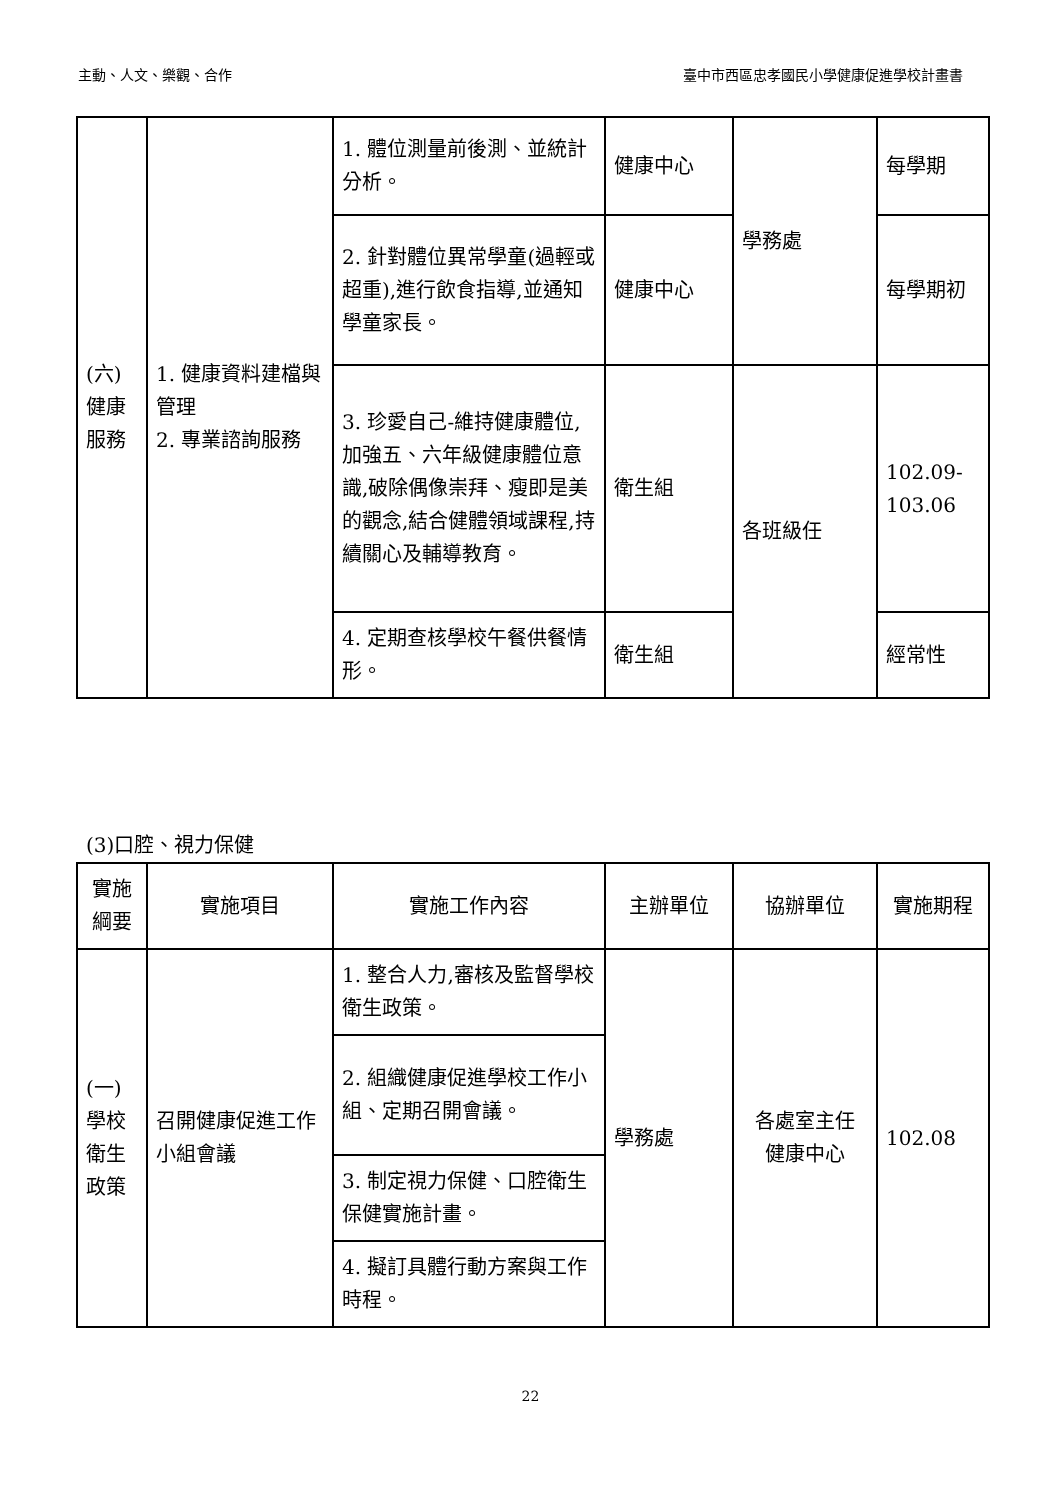主動、人文、樂觀、合作 臺中市西區忠孝國民小學健康促進學校計畫書
| (六) 健康 服務 | 1. 健康資料建檔與管理 2. 專業諮詢服務 | 1. 體位測量前後測、並統計分析。 | 健康中心 | 學務處 | 每學期 |
| | | 2. 針對體位異常學童(過輕或超重),進行飲食指導,並通知學童家長。 | 健康中心 | | 每學期初 |
| | | 3. 珍愛自己-維持健康體位,加強五、六年級健康體位意識,破除偶像崇拜、瘦即是美的觀念,結合健體領域課程,持續關心及輔導教育。 | 衛生組 | 各班級任 | 102.09-103.06 |
| | | 4. 定期查核學校午餐供餐情形。 | 衛生組 | | 經常性 |
(3)口腔、視力保健
| 實施綱要 | 實施項目 | 實施工作內容 | 主辦單位 | 協辦單位 | 實施期程 |
| --- | --- | --- | --- | --- | --- |
| (一) 學校衛生政策 | 召開健康促進工作小組會議 | 1. 整合人力,審核及監督學校衛生政策。 | 學務處 | 各處室主任 健康中心 | 102.08 |
| | | 2. 組織健康促進學校工作小組、定期召開會議。 | | | |
| | | 3. 制定視力保健、口腔衛生保健實施計畫。 | | | |
| | | 4. 擬訂具體行動方案與工作時程。 | | | |
22